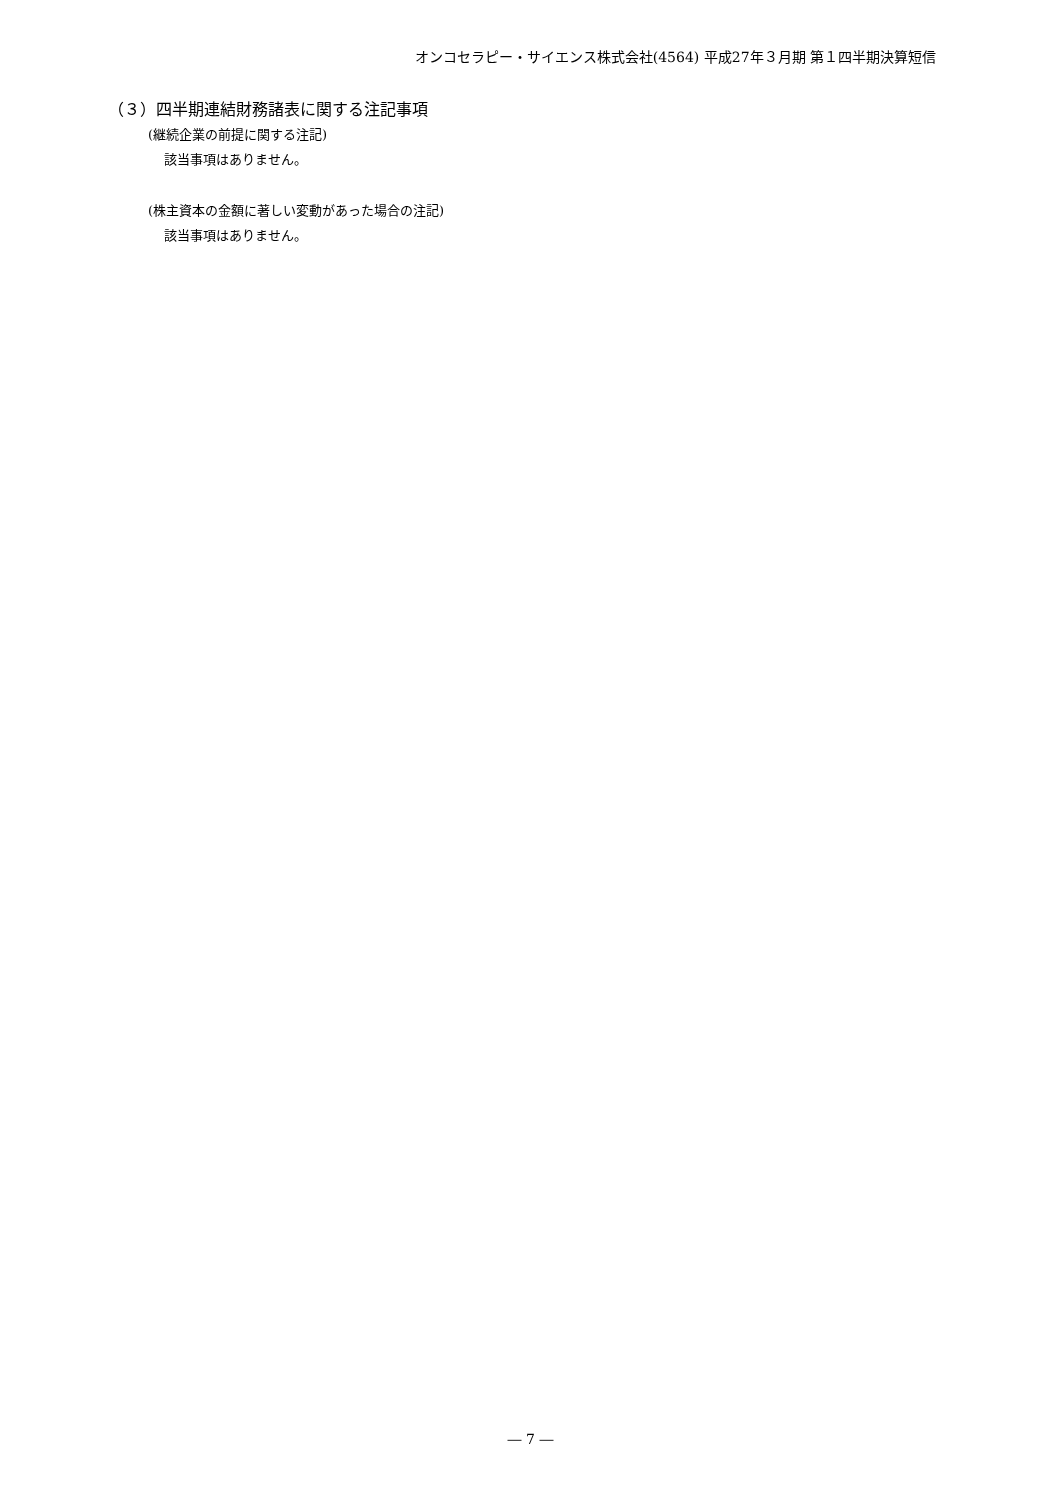オンコセラピー・サイエンス株式会社(4564) 平成27年３月期 第１四半期決算短信
（３）四半期連結財務諸表に関する注記事項
(継続企業の前提に関する注記)
該当事項はありません。
(株主資本の金額に著しい変動があった場合の注記)
該当事項はありません。
― 7 ―